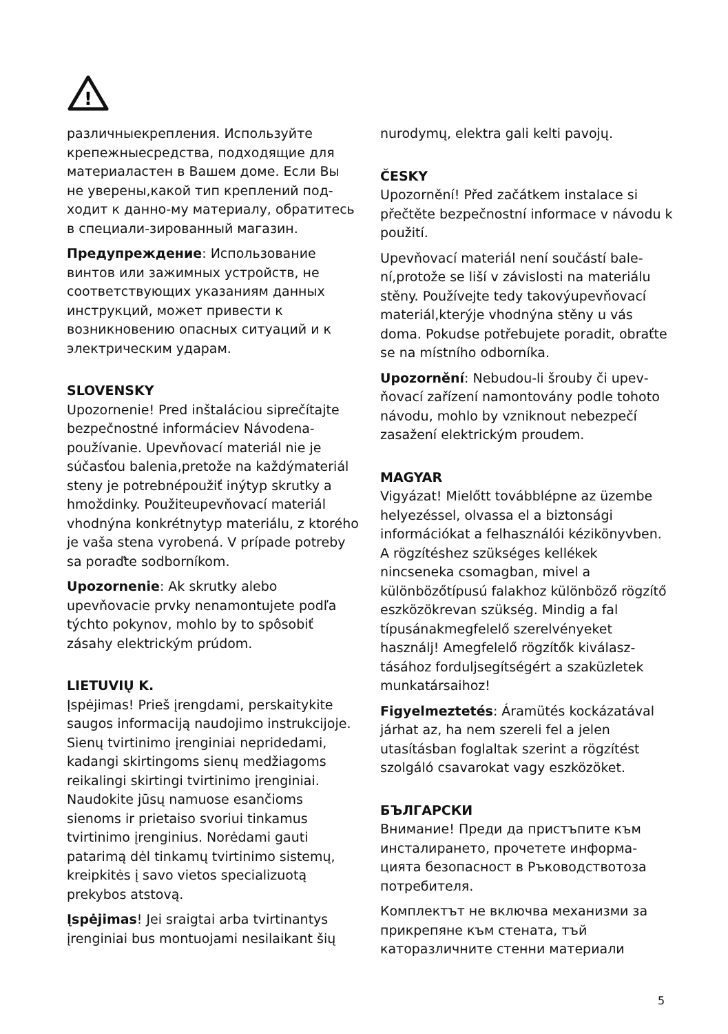!
различныекрепления. Используйте крепежныесредства, подходящие для материаластен в Вашем доме. Если Вы не уверены,какой тип креплений под­ходит к данно-му материалу, обрати­тесь в специали-зированный магазин.
Предупреждение: Использование винтов или зажимных устройств, не соответствующих указаниям данных инструкций, может привести к возникновению опасных ситуаций и к электрическим ударам.
SLOVENSKY
Upozornenie! Pred inštaláciou siprečítajte bezpečnostné informáciev Návodena­používanie. Upevňovací materiál nie je súčasťou balenia,pretože na každýmateri­ál steny je potrebnépoužiť inýtyp skrutky a hmoždinky. Použiteupevňovací materiál vhodnýna konkrétnytyp materiálu, z kto­rého je vaša stena vyrobená. V prípade potreby sa poraďte sodborníkom.
Upozornenie: Ak skrutky alebo upevňovacie prvky nenamontujete podľa týchto pokynov, mohlo by to spôsobiť zásahy elektrickým prúdom.
LIETUVIŲ K.
Įspėjimas! Prieš įrengdami, perskai­tykite saugos informaciją naudojimo instrukcijoje. Sienų tvirtinimo įrenginiai nepridedami, kadangi skirtingoms sienų medžiagoms reikalingi skirtingi tvirtini­mo įrenginiai. Naudokite jūsų namuose esančioms sienoms ir prietaiso svoriui tinkamus tvirtinimo įrenginius. Norėdami gauti patarimą dėl tinkamų tvirtinimo sistemų, kreipkitės į savo vietos speciali­zuotą prekybos atstovą.
Įspėjimas! Jei sraigtai arba tvirtinantys įrenginiai bus montuojami nesilaikant šių
nurodymų, elektra gali kelti pavojų.
ČESKY
Upozornění! Před začátkem instalace si přečtěte bezpečnostní informace v návo­du k použití.
Upevňovací materiál není součástí bale­ní,protože se liší v závislosti na materiálu stěny. Používejte tedy takovýupevňovací materiál,kterýje vhodnýna stěny u vás doma. Pokudse potřebujete poradit, obraťte se na místního odborníka.
Upozornění: Nebudou-li šrouby či upev­ňovací zařízení namontovány podle toho­to návodu, mohlo by vzniknout nebezpečí zasažení elektrickým proudem.
MAGYAR
Vigyázat! Mielőtt továbblépne az üzembe helyezéssel, olvassa el a biz­tonsági információkat a felhasználói kézikönyvben. A rögzítéshez szükséges kellékek nincseneka csomagban, mivel a különbözőtípusú falakhoz különböző rögzítő eszközökrevan szükség. Mindig a fal típusánakmegfelelő szerelvényeket használj! Amegfelelő rögzítők kiválasz­tásához forduljsegítségért a szaküzletek munkatársaihoz!
Figyelmeztetés: Áramütés kockázatá­val járhat az, ha nem szereli fel a jelen utasításban foglaltak szerint a rögzítést szolgáló csavarokat vagy eszközöket.
БЪЛГАРСКИ
Внимание! Преди да пристъпите към инсталирането, прочетете информа­цията безопасност в Ръководствотоза потребителя.
Комплектът не включва механизми за прикрепяне към стената, тъй катоpазличните стенни материали
5